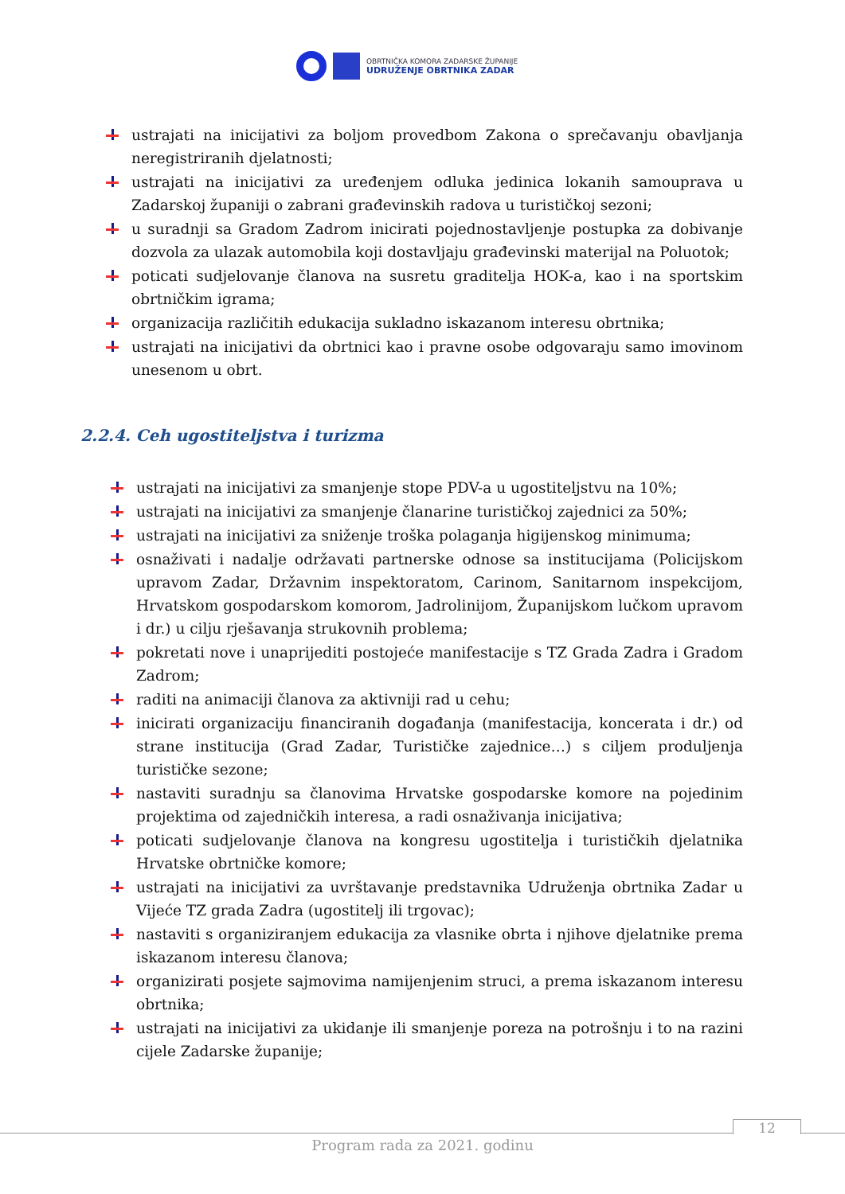OBRTNIČKA KOMORA ZADARSKE ŽUPANIJE
UDRUŽENJE OBRTNIKA ZADAR
ustrajati na inicijativi za boljom provedbom Zakona o sprečavanju obavljanja neregistriranih djelatnosti;
ustrajati na inicijativi za uređenjem odluka jedinica lokanih samouprava u Zadarskoj županiji o zabrani građevinskih radova u turističkoj sezoni;
u suradnji sa Gradom Zadrom inicirati pojednostavljenje postupka za dobivanje dozvola za ulazak automobila koji dostavljaju građevinski materijal na Poluotok;
poticati sudjelovanje članova na susretu graditelja HOK-a, kao i na sportskim obrtničkim igrama;
organizacija različitih edukacija sukladno iskazanom interesu obrtnika;
ustrajati na inicijativi da obrtnici kao i pravne osobe odgovaraju samo imovinom unesenom u obrt.
2.2.4. Ceh ugostiteljstva i turizma
ustrajati na inicijativi za smanjenje stope PDV-a u ugostiteljstvu na 10%;
ustrajati na inicijativi za smanjenje članarine turističkoj zajednici za 50%;
ustrajati na inicijativi za sniženje troška polaganja higijenskog minimuma;
osnaživati i nadalje održavati partnerske odnose sa institucijama (Policijskom upravom Zadar, Državnim inspektoratom, Carinom, Sanitarnom inspekcijom, Hrvatskom gospodarskom komorom, Jadrolinijom, Županijskom lučkom upravom i dr.) u cilju rješavanja strukovnih problema;
pokretati nove i unaprijediti postojeće manifestacije s TZ Grada Zadra i Gradom Zadrom;
raditi na animaciji članova za aktivniji rad u cehu;
inicirati organizaciju financiranih događanja (manifestacija, koncerata i dr.) od strane institucija (Grad Zadar, Turističke zajednice…) s ciljem produljenja turističke sezone;
nastaviti suradnju sa članovima Hrvatske gospodarske komore na pojedinim projektima od zajedničkih interesa, a radi osnaživanja inicijativa;
poticati sudjelovanje članova na kongresu ugostitelja i turističkih djelatnika Hrvatske obrtničke komore;
ustrajati na inicijativi za uvrštavanje predstavnika Udruženja obrtnika Zadar u Vijeće TZ grada Zadra (ugostitelj ili trgovac);
nastaviti s organiziranjem edukacija za vlasnike obrta i njihove djelatnike prema iskazanom interesu članova;
organizirati posjete sajmovima namijenjenim struci, a prema iskazanom interesu obrtnika;
ustrajati na inicijativi za ukidanje ili smanjenje poreza na potrošnju i to na razini cijele Zadarske županije;
12
Program rada za 2021. godinu